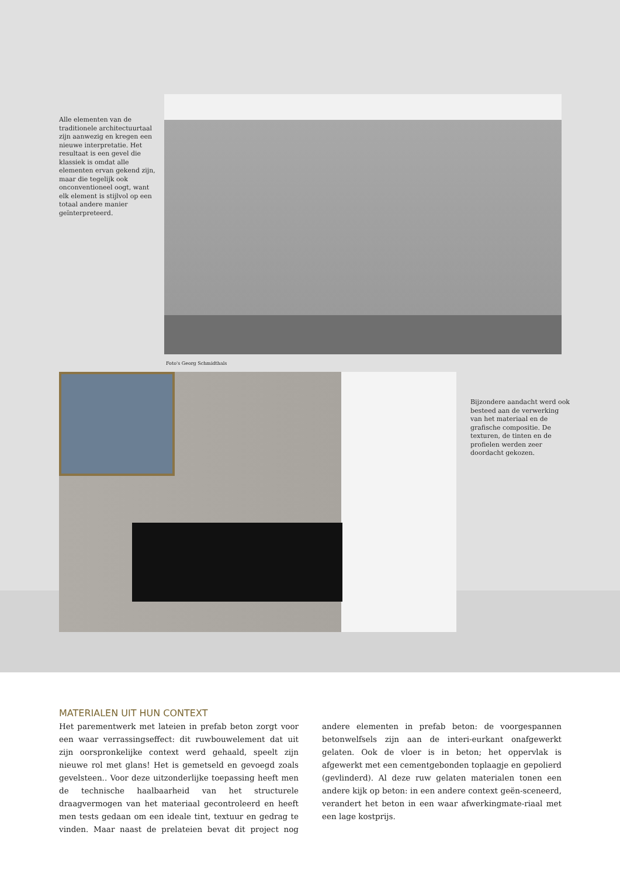Alle elementen van de traditionele architectuurtaal zijn aanwezig en kregen een nieuwe interpretatie. Het resultaat is een gevel die klassiek is omdat alle elementen ervan gekend zijn, maar die tegelijk ook onconventioneel oogt, want elk element is stijlvol op een totaal andere manier geïnterpreteerd.
Foto's Georg Schmidthals
Bijzondere aandacht werd ook besteed aan de verwerking van het materiaal en de grafische compositie. De texturen, de tinten en de profielen werden zeer doordacht gekozen.
MATERIALEN UIT HUN CONTEXT
Het parementwerk met lateien in prefab beton zorgt voor een waar verrassingseffect: dit ruwbouwelement dat uit zijn oorspronkelijke context werd gehaald, speelt zijn nieuwe rol met glans! Het is gemetseld en gevoegd zoals gevelsteen.. Voor deze uitzonderlijke toepassing heeft men de technische haalbaarheid van het structurele draagvermogen van het materiaal gecontroleerd en heeft men tests gedaan om een ideale tint, textuur en gedrag te vinden. Maar naast de prelateien bevat dit project nog andere elementen in prefab beton: de voorgespannen betonwelfsels zijn aan de interi-eurkant onafgewerkt gelaten. Ook de vloer is in beton; het oppervlak is afgewerkt met een cementgebonden toplaagje en gepolierd (gevlinderd). Al deze ruw gelaten materialen tonen een andere kijk op beton: in een andere context geën-sceneerd, verandert het beton in een waar afwerkingmate-riaal met een lage kostprijs.